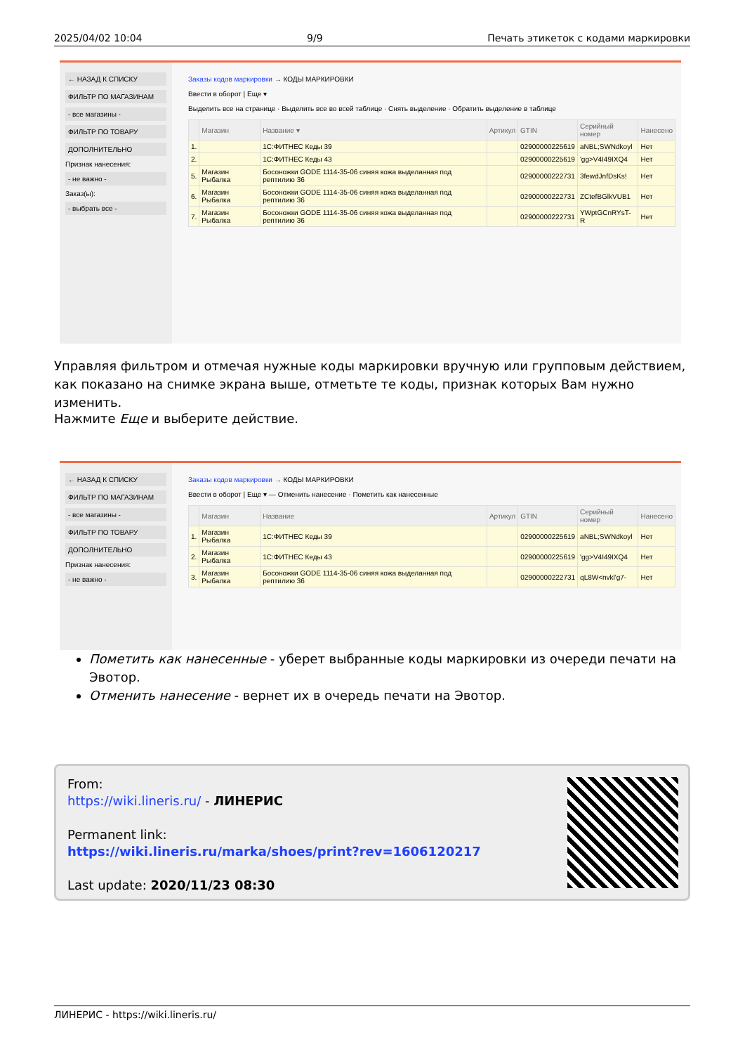2025/04/02 10:04 9/9 Печать этикеток с кодами маркировки
← НАЗАД К СПИСКУ
ФИЛЬТР ПО МАГАЗИНАМ
- все магазины -
ФИЛЬТР ПО ТОВАРУ
ДОПОЛНИТЕЛЬНО
Признак нанесения:
- не важно -
Заказ(ы):
- выбрать все -
Заказы кодов маркировки → КОДЫ МАРКИРОВКИ
Ввести в оборот | Еще ▾
Выделить все на странице · Выделить все во всей таблице · Снять выделение · Обратить выделение в таблице
| | Магазин | Название ▾ | Артикул | GTIN | Серийный номер | Нанесено |
| --- | --- | --- | --- | --- | --- | --- |
| 1. | | 1С:ФИТНЕС Кеды 39 | | 02900000225619 | aNBL;SWNdkoyl | Нет |
| 2. | | 1С:ФИТНЕС Кеды 43 | | 02900000225619 | 'gg>V4I49IXQ4 | Нет |
| 5. | Магазин Рыбалка | Босоножки GODE 1114-35-06 синяя кожа выделанная под рептилию 36 | | 02900000222731 | 3fewdJnfDsKs! | Нет |
| 6. | Магазин Рыбалка | Босоножки GODE 1114-35-06 синяя кожа выделанная под рептилию 36 | | 02900000222731 | ZCtefBGlkVUB1 | Нет |
| 7. | Магазин Рыбалка | Босоножки GODE 1114-35-06 синяя кожа выделанная под рептилию 36 | | 02900000222731 | YWptGCnRYsT-R | Нет |
Управляя фильтром и отмечая нужные коды маркировки вручную или групповым действием, как показано на снимке экрана выше, отметьте те коды, признак которых Вам нужно изменить.
Нажмите Еще и выберите действие.
← НАЗАД К СПИСКУ
ФИЛЬТР ПО МАГАЗИНАМ
- все магазины -
ФИЛЬТР ПО ТОВАРУ
ДОПОЛНИТЕЛЬНО
Признак нанесения:
- не важно -
Заказы кодов маркировки → КОДЫ МАРКИРОВКИ
Ввести в оборот | Еще ▾ — Отменить нанесение · Пометить как нанесенные
| | Магазин | Название | Артикул | GTIN | Серийный номер | Нанесено |
| --- | --- | --- | --- | --- | --- | --- |
| 1. | Магазин Рыбалка | 1С:ФИТНЕС Кеды 39 | | 02900000225619 | aNBL;SWNdkoyl | Нет |
| 2. | Магазин Рыбалка | 1С:ФИТНЕС Кеды 43 | | 02900000225619 | 'gg>V4I49IXQ4 | Нет |
| 3. | Магазин Рыбалка | Босоножки GODE 1114-35-06 синяя кожа выделанная под рептилию 36 | | 02900000222731 | qL8W<nvkl'g7- | Нет |
Пометить как нанесенные - уберет выбранные коды маркировки из очереди печати на Эвотор.
Отменить нанесение - вернет их в очередь печати на Эвотор.
From:
https://wiki.lineris.ru/ - ЛИНЕРИС
Permanent link:
https://wiki.lineris.ru/marka/shoes/print?rev=1606120217
Last update: 2020/11/23 08:30
ЛИНЕРИС - https://wiki.lineris.ru/